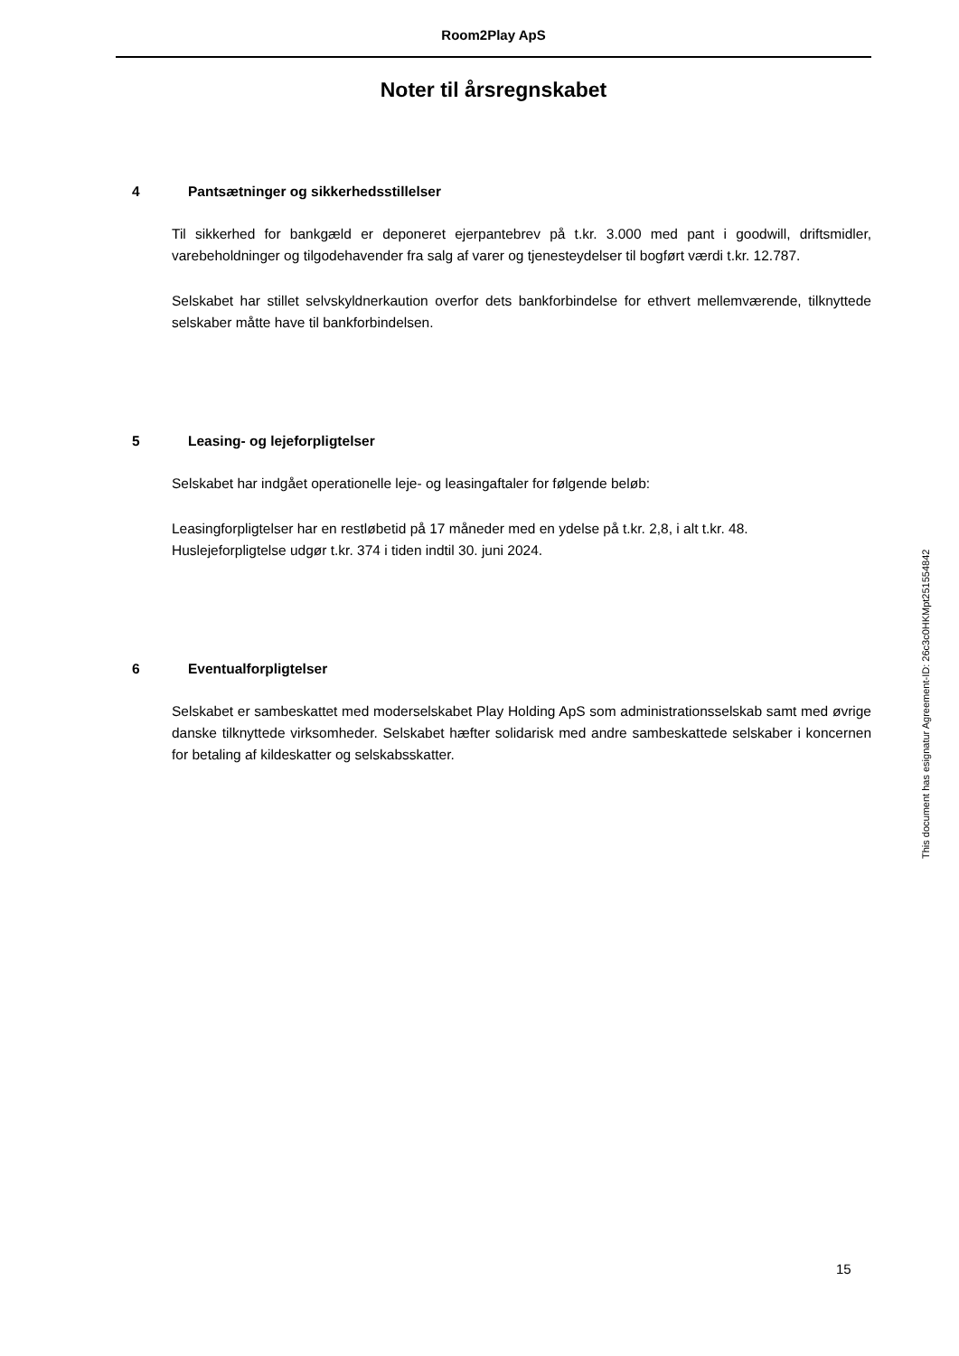Room2Play ApS
Noter til årsregnskabet
4 Pantsætninger og sikkerhedsstillelser
Til sikkerhed for bankgæld er deponeret ejerpantebrev på t.kr. 3.000 med pant i goodwill, driftsmidler, varebeholdninger og tilgodehavender fra salg af varer og tjenesteydelser til bogført værdi t.kr. 12.787.
Selskabet har stillet selvskyldnerkaution overfor dets bankforbindelse for ethvert mellemværende, tilknyttede selskaber måtte have til bankforbindelsen.
5 Leasing- og lejeforpligtelser
Selskabet har indgået operationelle leje- og leasingaftaler for følgende beløb:
Leasingforpligtelser har en restløbetid på 17 måneder med en ydelse på t.kr. 2,8, i alt t.kr. 48.
Huslejeforpligtelse udgør t.kr. 374 i tiden indtil 30. juni 2024.
6 Eventualforpligtelser
Selskabet er sambeskattet med moderselskabet Play Holding ApS som administrationsselskab samt med øvrige danske tilknyttede virksomheder. Selskabet hæfter solidarisk med andre sambeskattede selskaber i koncernen for betaling af kildeskatter og selskabsskatter.
This document has esignatur Agreement-ID: 26c3c0HKMpt251554842
15